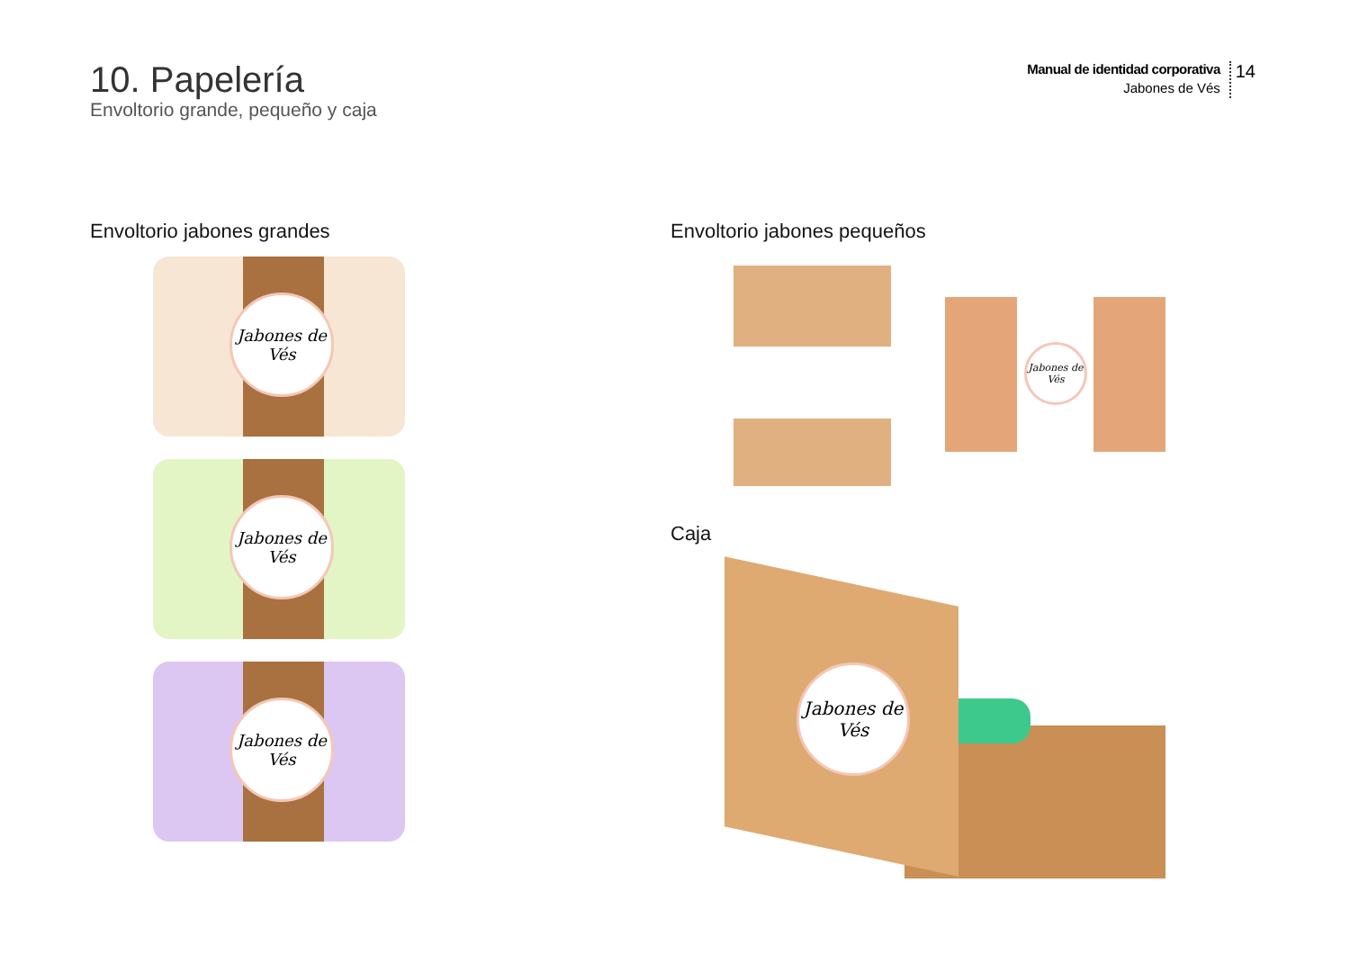10. Papelería
Envoltorio grande, pequeño y caja
Manual de identidad corporativa
Jabones de Vés
14
Envoltorio jabones grandes
Jabones de Vés
Jabones de Vés
Jabones de Vés
Envoltorio jabones pequeños
Jabones de Vés
Caja
Jabones de Vés